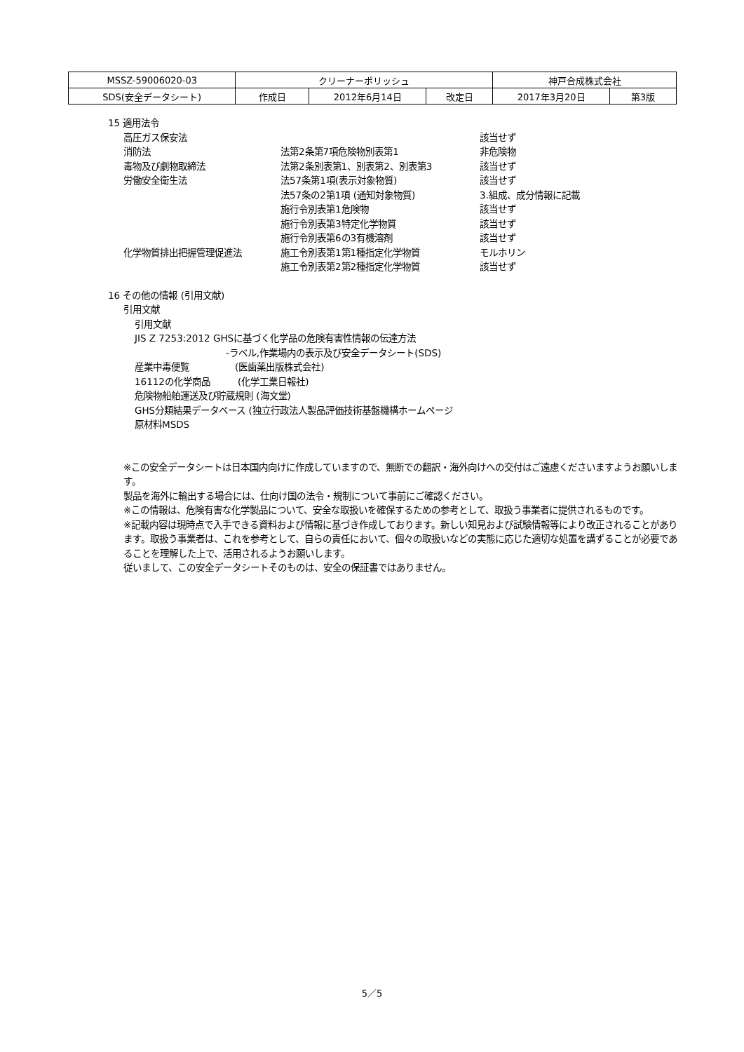| MSSZ-59006020-03 | クリーナーポリッシュ | | | 神戸合成株式会社 | |
| SDS(安全データシート) | 作成日 | 2012年6月14日 | 改定日 | 2017年3月20日 | 第3版 |
15 適用法令
| 高圧ガス保安法 | | 該当せず |
| 消防法 | 法第2条第7項危険物別表第1 | 非危険物 |
| 毒物及び劇物取締法 | 法第2条別表第1、別表第2、別表第3 | 該当せず |
| 労働安全衛生法 | 法57条第1項(表示対象物質) | 該当せず |
| | 法57条の2第1項 (通知対象物質) | 3.組成、成分情報に記載 |
| | 施行令別表第1危険物 | 該当せず |
| | 施行令別表第3特定化学物質 | 該当せず |
| | 施行令別表第6の3有機溶剤 | 該当せず |
| 化学物質排出把握管理促進法 | 施工令別表第1第1種指定化学物質 | モルホリン |
| | 施工令別表第2第2種指定化学物質 | 該当せず |
16 その他の情報 (引用文献)
引用文献
引用文献
JIS Z 7253:2012 GHSに基づく化学品の危険有害性情報の伝達方法
-ラベル,作業場内の表示及び安全データシート(SDS)
産業中毒便覧　　　　　(医歯薬出版株式会社)
16112の化学商品　　　(化学工業日報社)
危険物船舶運送及び貯蔵規則 (海文堂)
GHS分類結果データベース (独立行政法人製品評価技術基盤機構ホームページ
原材料MSDS
※この安全データシートは日本国内向けに作成していますので、無断での翻訳・海外向けへの交付はご遠慮くださいますようお願いします。
製品を海外に輸出する場合には、仕向け国の法令・規制について事前にご確認ください。
※この情報は、危険有害な化学製品について、安全な取扱いを確保するための参考として、取扱う事業者に提供されるものです。
※記載内容は現時点で入手できる資料および情報に基づき作成しております。新しい知見および試験情報等により改正されることがあります。取扱う事業者は、これを参考として、自らの責任において、個々の取扱いなどの実態に応じた適切な処置を講ずることが必要であることを理解した上で、活用されるようお願いします。
従いまして、この安全データシートそのものは、安全の保証書ではありません。
5／5